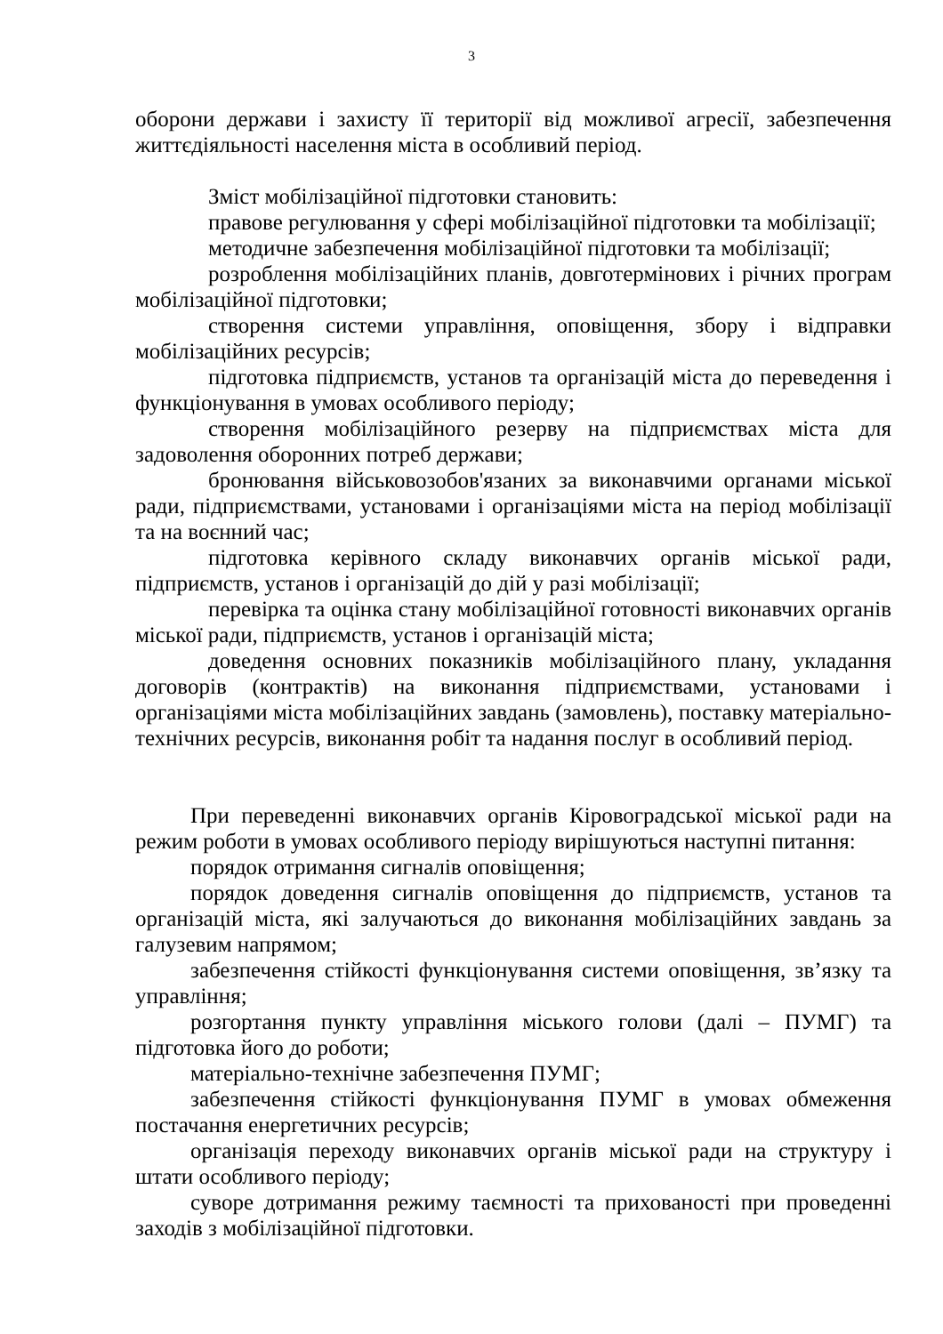3
оборони держави і захисту її території від можливої агресії, забезпечення життєдіяльності населення міста в особливий період.
Зміст мобілізаційної підготовки становить:
правове регулювання у сфері мобілізаційної підготовки та мобілізації;
методичне забезпечення мобілізаційної підготовки та мобілізації;
розроблення мобілізаційних планів, довготермінових і річних програм мобілізаційної підготовки;
створення системи управління, оповіщення, збору і відправки мобілізаційних ресурсів;
підготовка підприємств, установ та організацій міста до переведення і функціонування в умовах особливого періоду;
створення мобілізаційного резерву на підприємствах міста для задоволення оборонних потреб держави;
бронювання військовозобов'язаних за виконавчими органами міської ради, підприємствами, установами і організаціями міста на період мобілізації та на воєнний час;
підготовка керівного складу виконавчих органів міської ради, підприємств, установ і організацій до дій у разі мобілізації;
перевірка та оцінка стану мобілізаційної готовності виконавчих органів міської ради, підприємств, установ і організацій міста;
доведення основних показників мобілізаційного плану, укладання договорів (контрактів) на виконання підприємствами, установами і організаціями міста мобілізаційних завдань (замовлень), поставку матеріально-технічних ресурсів, виконання робіт та надання послуг в особливий період.
При переведенні виконавчих органів Кіровоградської міської ради на режим роботи в умовах особливого періоду вирішуються наступні питання:
порядок отримання сигналів оповіщення;
порядок доведення сигналів оповіщення до підприємств, установ та організацій міста, які залучаються до виконання мобілізаційних завдань за галузевим напрямом;
забезпечення стійкості функціонування системи оповіщення, зв’язку та управління;
розгортання пункту управління міського голови (далі – ПУМГ) та підготовка його до роботи;
матеріально-технічне забезпечення ПУМГ;
забезпечення стійкості функціонування ПУМГ в умовах обмеження постачання енергетичних ресурсів;
організація переходу виконавчих органів міської ради на структуру і штати особливого періоду;
суворе дотримання режиму таємності та прихованості при проведенні заходів з мобілізаційної підготовки.